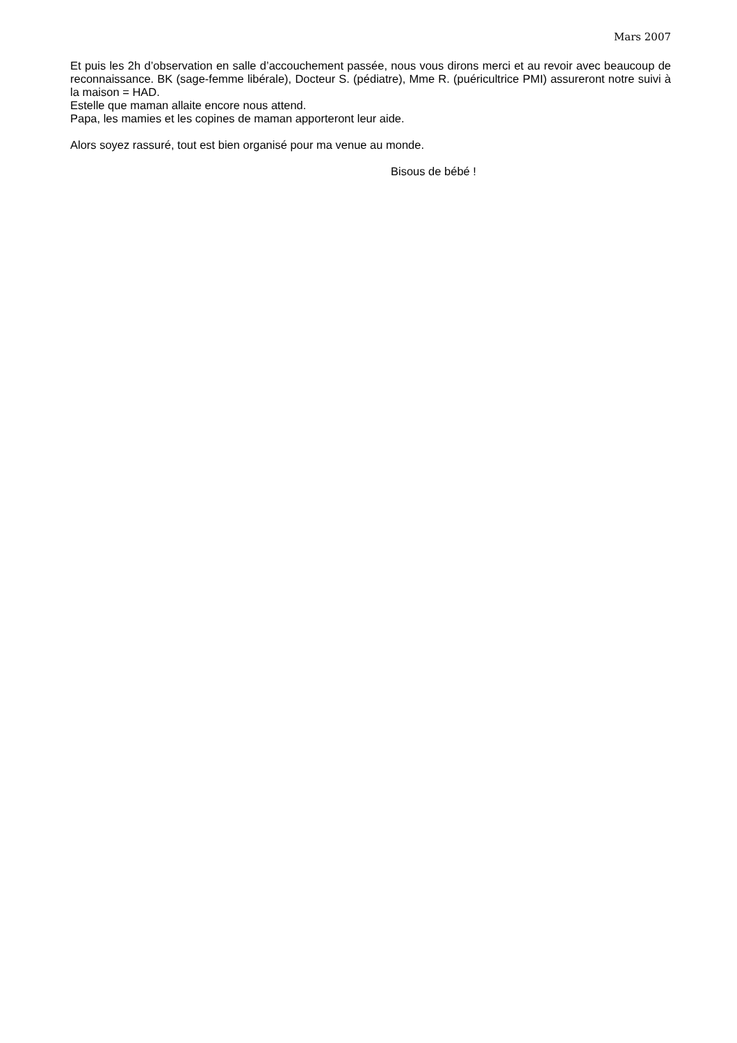Mars 2007
Et puis les 2h d’observation en salle d’accouchement passée, nous vous dirons merci et au revoir avec beaucoup de reconnaissance. BK (sage-femme libérale), Docteur S. (pédiatre), Mme R. (puéricultrice PMI) assureront notre suivi à la maison = HAD.
Estelle que maman allaite encore nous attend.
Papa, les mamies et les copines de maman apporteront leur aide.
Alors soyez rassuré, tout est bien organisé pour ma venue au monde.
Bisous de bébé !